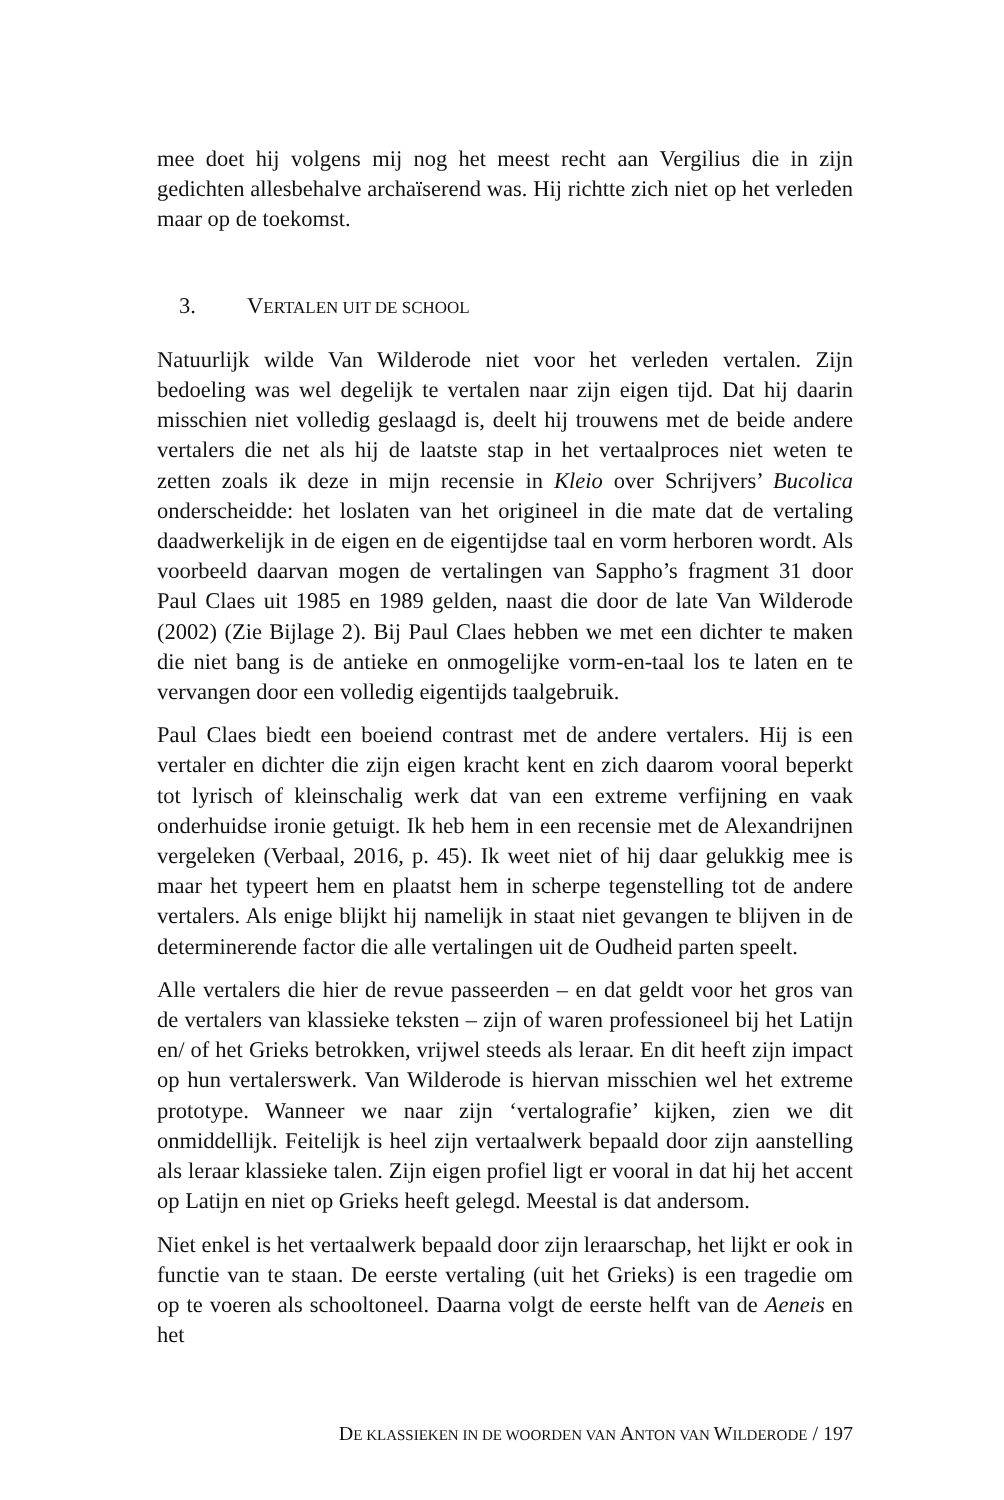mee doet hij volgens mij nog het meest recht aan Vergilius die in zijn gedichten allesbehalve archaïserend was. Hij richtte zich niet op het verleden maar op de toekomst.
3. VERTALEN UIT DE SCHOOL
Natuurlijk wilde Van Wilderode niet voor het verleden vertalen. Zijn bedoeling was wel degelijk te vertalen naar zijn eigen tijd. Dat hij daarin misschien niet volledig geslaagd is, deelt hij trouwens met de beide andere vertalers die net als hij de laatste stap in het vertaalproces niet weten te zetten zoals ik deze in mijn recensie in Kleio over Schrijvers’ Bucolica onderscheidde: het loslaten van het origineel in die mate dat de vertaling daadwerkelijk in de eigen en de eigentijdse taal en vorm herboren wordt. Als voorbeeld daarvan mogen de vertalingen van Sappho’s fragment 31 door Paul Claes uit 1985 en 1989 gelden, naast die door de late Van Wilderode (2002) (Zie Bijlage 2). Bij Paul Claes hebben we met een dichter te maken die niet bang is de antieke en onmogelijke vorm-en-taal los te laten en te vervangen door een volledig eigentijds taalgebruik.
Paul Claes biedt een boeiend contrast met de andere vertalers. Hij is een vertaler en dichter die zijn eigen kracht kent en zich daarom vooral beperkt tot lyrisch of kleinschalig werk dat van een extreme verfijning en vaak onderhuidse ironie getuigt. Ik heb hem in een recensie met de Alexandrijnen vergeleken (Verbaal, 2016, p. 45). Ik weet niet of hij daar gelukkig mee is maar het typeert hem en plaatst hem in scherpe tegenstelling tot de andere vertalers. Als enige blijkt hij namelijk in staat niet gevangen te blijven in de determinerende factor die alle vertalingen uit de Oudheid parten speelt.
Alle vertalers die hier de revue passeerden – en dat geldt voor het gros van de vertalers van klassieke teksten – zijn of waren professioneel bij het Latijn en/ of het Grieks betrokken, vrijwel steeds als leraar. En dit heeft zijn impact op hun vertalerswerk. Van Wilderode is hiervan misschien wel het extreme prototype. Wanneer we naar zijn ‘vertalografie’ kijken, zien we dit onmiddellijk. Feitelijk is heel zijn vertaalwerk bepaald door zijn aanstelling als leraar klassieke talen. Zijn eigen profiel ligt er vooral in dat hij het accent op Latijn en niet op Grieks heeft gelegd. Meestal is dat andersom.
Niet enkel is het vertaalwerk bepaald door zijn leraarschap, het lijkt er ook in functie van te staan. De eerste vertaling (uit het Grieks) is een tragedie om op te voeren als schooltoneel. Daarna volgt de eerste helft van de Aeneis en het
DE KLASSIEKEN IN DE WOORDEN VAN ANTON VAN WILDERODE / 197